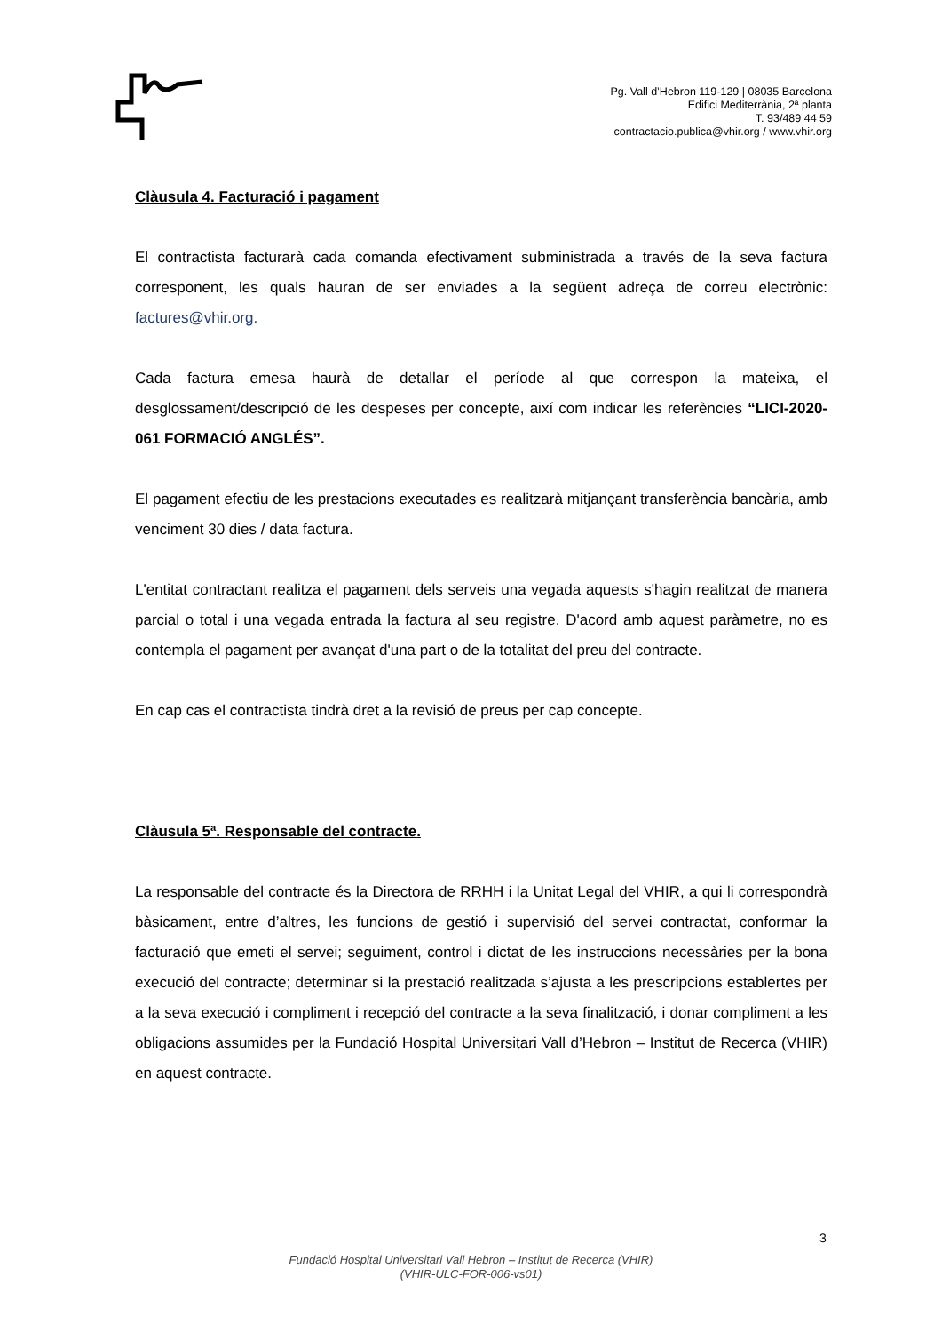Pg. Vall d’Hebron 119-129 | 08035 Barcelona
Edifici Mediterrània, 2ª planta
T. 93/489 44 59
contractacio.publica@vhir.org / www.vhir.org
Clàusula 4. Facturació i pagament
El contractista facturarà cada comanda efectivament subministrada a través de la seva factura corresponent, les quals hauran de ser enviades a la següent adreça de correu electrònic: factures@vhir.org.
Cada factura emesa haurà de detallar el període al que correspon la mateixa, el desglossament/descripció de les despeses per concepte, així com indicar les referències “LICI-2020-061 FORMACIÓ ANGLÉS”.
El pagament efectiu de les prestacions executades es realitzarà mitjançant transferència bancària, amb venciment 30 dies / data factura.
L'entitat contractant realitza el pagament dels serveis una vegada aquests s'hagin realitzat de manera parcial o total i una vegada entrada la factura al seu registre. D'acord amb aquest paràmetre, no es contempla el pagament per avançat d'una part o de la totalitat del preu del contracte.
En cap cas el contractista tindrà dret a la revisió de preus per cap concepte.
Clàusula 5ª. Responsable del contracte.
La responsable del contracte és la Directora de RRHH i la Unitat Legal del VHIR, a qui li correspondrà bàsicament, entre d’altres, les funcions de gestió i supervisió del servei contractat, conformar la facturació que emeti el servei; seguiment, control i dictat de les instruccions necessàries per la bona execució del contracte; determinar si la prestació realitzada s’ajusta a les prescripcions establertes per a la seva execució i compliment i recepció del contracte a la seva finalització, i donar compliment a les obligacions assumides per la Fundació Hospital Universitari Vall d’Hebron – Institut de Recerca (VHIR) en aquest contracte.
3
Fundació Hospital Universitari Vall Hebron – Institut de Recerca (VHIR)
(VHIR-ULC-FOR-006-vs01)